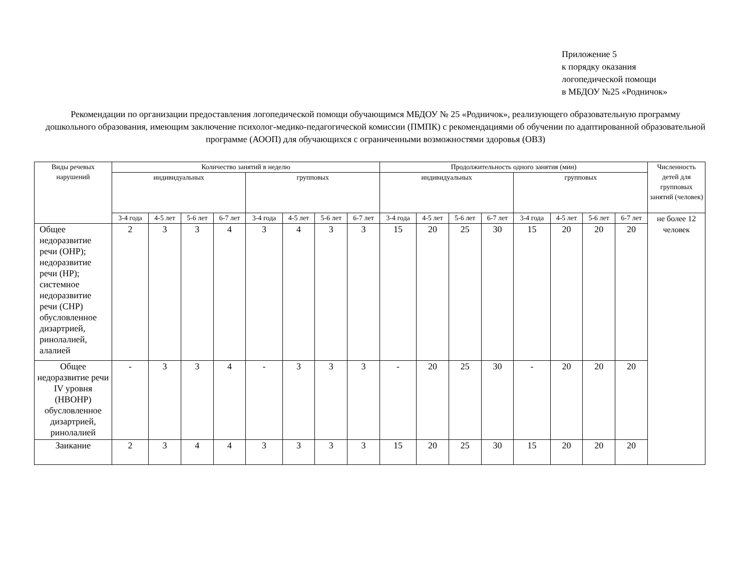Приложение 5
к порядку оказания
логопедической помощи
в МБДОУ №25 «Родничок»
Рекомендации по организации предоставления логопедической помощи обучающимся МБДОУ № 25 «Родничок», реализующего образовательную программу дошкольного образования, имеющим заключение психолог-медико-педагогической комиссии (ПМПК) с рекомендациями об обучении по адаптированной образовательной программе (АООП) для обучающихся с ограниченными возможностями здоровья (ОВЗ)
| Виды речевых нарушений | Количество занятий в неделю | | | | | | | | Продолжительность одного занятия (мин) | | | | | | | | Численность детей для групповых занятий (человек) |
| --- | --- | --- | --- | --- | --- | --- | --- | --- | --- | --- | --- | --- | --- | --- | --- | --- | --- |
| | индивидуальных | | | | групповых | | | | индивидуальных | | | | групповых | | | | |
| | 3-4 года | 4-5 лет | 5-6 лет | 6-7 лет | 3-4 года | 4-5 лет | 5-6 лет | 6-7 лет | 3-4 года | 4-5 лет | 5-6 лет | 6-7 лет | 3-4 года | 4-5 лет | 5-6 лет | 6-7 лет | не более 12 человек |
| Общее недоразвитие речи (ОНР); недоразвитие речи (НР); системное недоразвитие речи (СНР) обусловленное дизартрией, ринолалией, алалией | 2 | 3 | 3 | 4 | 3 | 4 | 3 | 3 | 15 | 20 | 25 | 30 | 15 | 20 | 20 | 20 | |
| Общее недоразвитие речи IV уровня (НВОНР) обусловленное дизартрией, ринолалией | - | 3 | 3 | 4 | - | 3 | 3 | 3 | - | 20 | 25 | 30 | - | 20 | 20 | 20 | |
| Заикание | 2 | 3 | 4 | 4 | 3 | 3 | 3 | 3 | 15 | 20 | 25 | 30 | 15 | 20 | 20 | 20 | |